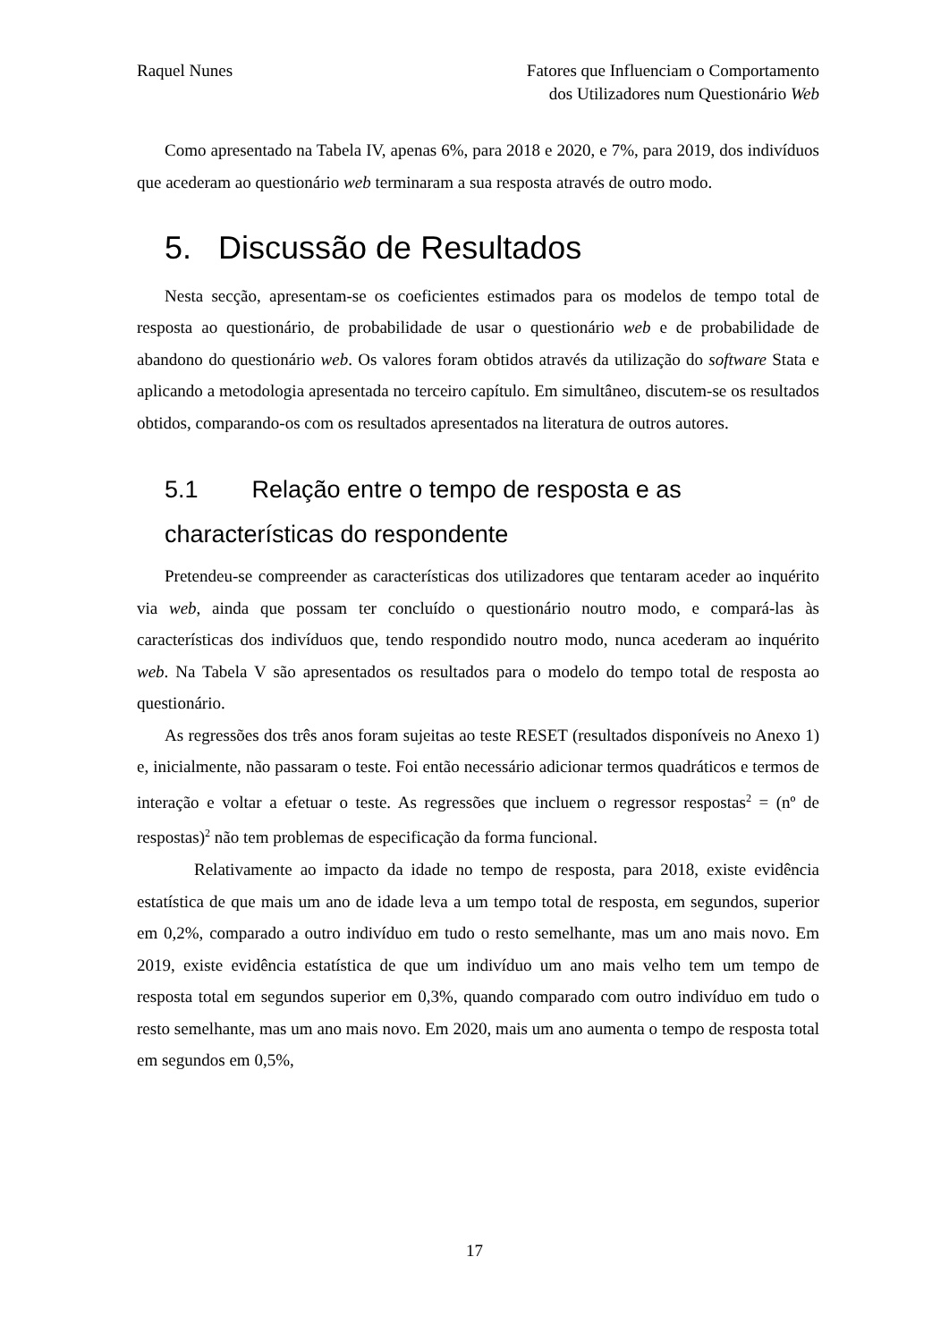Raquel Nunes Fatores que Influenciam o Comportamento
dos Utilizadores num Questionário Web
Como apresentado na Tabela IV, apenas 6%, para 2018 e 2020, e 7%, para 2019, dos indivíduos que acederam ao questionário web terminaram a sua resposta através de outro modo.
5. Discussão de Resultados
Nesta secção, apresentam-se os coeficientes estimados para os modelos de tempo total de resposta ao questionário, de probabilidade de usar o questionário web e de probabilidade de abandono do questionário web. Os valores foram obtidos através da utilização do software Stata e aplicando a metodologia apresentada no terceiro capítulo. Em simultâneo, discutem-se os resultados obtidos, comparando-os com os resultados apresentados na literatura de outros autores.
5.1 Relação entre o tempo de resposta e as
characterísticas do respondente
Pretendeu-se compreender as características dos utilizadores que tentaram aceder ao inquérito via web, ainda que possam ter concluído o questionário noutro modo, e compará-las às características dos indivíduos que, tendo respondido noutro modo, nunca acederam ao inquérito web. Na Tabela V são apresentados os resultados para o modelo do tempo total de resposta ao questionário.
As regressões dos três anos foram sujeitas ao teste RESET (resultados disponíveis no Anexo 1) e, inicialmente, não passaram o teste. Foi então necessário adicionar termos quadráticos e termos de interação e voltar a efetuar o teste. As regressões que incluem o regressor respostas<sup>2</sup> = (nº de respostas)<sup>2</sup> não tem problemas de especificação da forma funcional.
Relativamente ao impacto da idade no tempo de resposta, para 2018, existe evidência estatística de que mais um ano de idade leva a um tempo total de resposta, em segundos, superior em 0,2%, comparado a outro indivíduo em tudo o resto semelhante, mas um ano mais novo. Em 2019, existe evidência estatística de que um indivíduo um ano mais velho tem um tempo de resposta total em segundos superior em 0,3%, quando comparado com outro indivíduo em tudo o resto semelhante, mas um ano mais novo. Em 2020, mais um ano aumenta o tempo de resposta total em segundos em 0,5%,
17